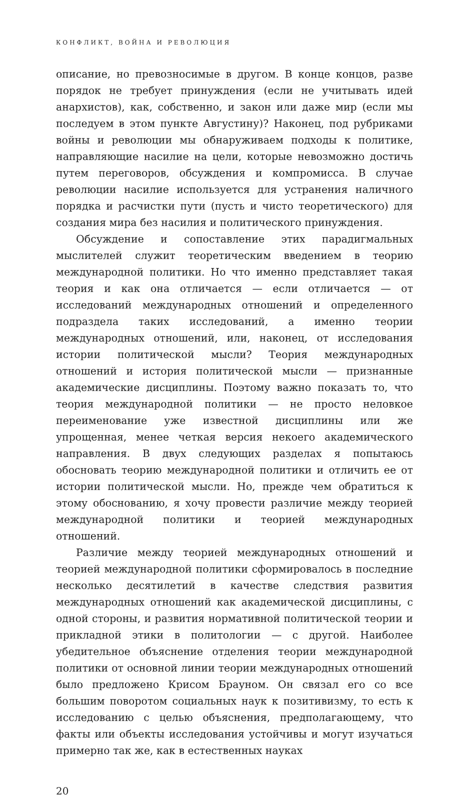КОНФЛИКТ, ВОЙНА И РЕВОЛЮЦИЯ
описание, но превозносимые в другом. В конце концов, разве порядок не требует принуждения (если не учитывать идей анархистов), как, собственно, и закон или даже мир (если мы последуем в этом пункте Августину)? Наконец, под рубриками войны и революции мы обнаруживаем подходы к политике, направляющие насилие на цели, которые невозможно достичь путем переговоров, обсуждения и компромисса. В случае революции насилие используется для устранения наличного порядка и расчистки пути (пусть и чисто теоретического) для создания мира без насилия и политического принуждения.
Обсуждение и сопоставление этих парадигмальных мыслителей служит теоретическим введением в теорию международной политики. Но что именно представляет такая теория и как она отличается — если отличается — от исследований международных отношений и определенного подраздела таких исследований, а именно теории международных отношений, или, наконец, от исследования истории политической мысли? Теория международных отношений и история политической мысли — признанные академические дисциплины. Поэтому важно показать то, что теория международной политики — не просто неловкое переименование уже известной дисциплины или же упрощенная, менее четкая версия некоего академического направления. В двух следующих разделах я попытаюсь обосновать теорию международной политики и отличить ее от истории политической мысли. Но, прежде чем обратиться к этому обоснованию, я хочу провести различие между теорией международной политики и теорией международных отношений.
Различие между теорией международных отношений и теорией международной политики сформировалось в последние несколько десятилетий в качестве следствия развития международных отношений как академической дисциплины, с одной стороны, и развития нормативной политической теории и прикладной этики в политологии — с другой. Наиболее убедительное объяснение отделения теории международной политики от основной линии теории международных отношений было предложено Крисом Брауном. Он связал его со все большим поворотом социальных наук к позитивизму, то есть к исследованию с целью объяснения, предполагающему, что факты или объекты исследования устойчивы и могут изучаться примерно так же, как в естественных науках
20